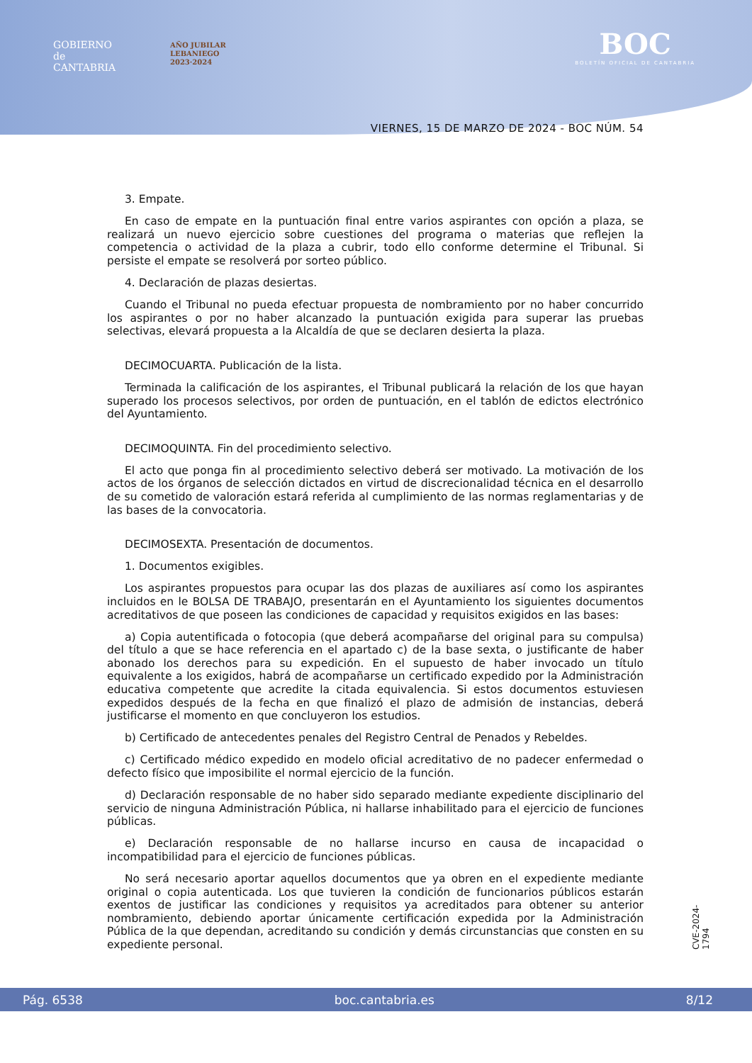GOBIERNO
de
CANTABRIA
AÑO JUBILAR
LEBANIEGO
2023·2024
BOC
BOLETÍN OFICIAL DE CANTABRIA
VIERNES, 15 DE MARZO DE 2024 - BOC NÚM. 54
3. Empate.
En caso de empate en la puntuación final entre varios aspirantes con opción a plaza, se realizará un nuevo ejercicio sobre cuestiones del programa o materias que reflejen la competencia o actividad de la plaza a cubrir, todo ello conforme determine el Tribunal. Si persiste el empate se resolverá por sorteo público.
4. Declaración de plazas desiertas.
Cuando el Tribunal no pueda efectuar propuesta de nombramiento por no haber concurrido los aspirantes o por no haber alcanzado la puntuación exigida para superar las pruebas selectivas, elevará propuesta a la Alcaldía de que se declaren desierta la plaza.
DECIMOCUARTA. Publicación de la lista.
Terminada la calificación de los aspirantes, el Tribunal publicará la relación de los que hayan superado los procesos selectivos, por orden de puntuación, en el tablón de edictos electrónico del Ayuntamiento.
DECIMOQUINTA. Fin del procedimiento selectivo.
El acto que ponga fin al procedimiento selectivo deberá ser motivado. La motivación de los actos de los órganos de selección dictados en virtud de discrecionalidad técnica en el desarrollo de su cometido de valoración estará referida al cumplimiento de las normas reglamentarias y de las bases de la convocatoria.
DECIMOSEXTA. Presentación de documentos.
1. Documentos exigibles.
Los aspirantes propuestos para ocupar las dos plazas de auxiliares así como los aspirantes incluidos en le BOLSA DE TRABAJO, presentarán en el Ayuntamiento los siguientes documentos acreditativos de que poseen las condiciones de capacidad y requisitos exigidos en las bases:
a) Copia autentificada o fotocopia (que deberá acompañarse del original para su compulsa) del título a que se hace referencia en el apartado c) de la base sexta, o justificante de haber abonado los derechos para su expedición. En el supuesto de haber invocado un título equivalente a los exigidos, habrá de acompañarse un certificado expedido por la Administración educativa competente que acredite la citada equivalencia. Si estos documentos estuviesen expedidos después de la fecha en que finalizó el plazo de admisión de instancias, deberá justificarse el momento en que concluyeron los estudios.
b) Certificado de antecedentes penales del Registro Central de Penados y Rebeldes.
c) Certificado médico expedido en modelo oficial acreditativo de no padecer enfermedad o defecto físico que imposibilite el normal ejercicio de la función.
d) Declaración responsable de no haber sido separado mediante expediente disciplinario del servicio de ninguna Administración Pública, ni hallarse inhabilitado para el ejercicio de funciones públicas.
e) Declaración responsable de no hallarse incurso en causa de incapacidad o incompatibilidad para el ejercicio de funciones públicas.
No será necesario aportar aquellos documentos que ya obren en el expediente mediante original o copia autenticada. Los que tuvieren la condición de funcionarios públicos estarán exentos de justificar las condiciones y requisitos ya acreditados para obtener su anterior nombramiento, debiendo aportar únicamente certificación expedida por la Administración Pública de la que dependan, acreditando su condición y demás circunstancias que consten en su expediente personal.
CVE-2024-1794
Pág. 6538 boc.cantabria.es 8/12